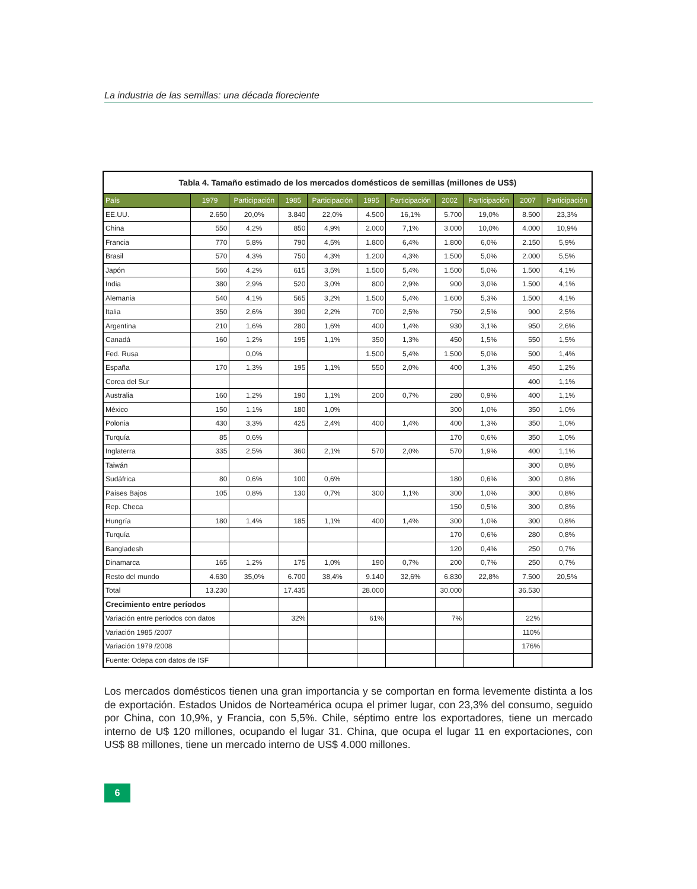La industria de las semillas: una década floreciente
| Tabla 4. Tamaño estimado de los mercados domésticos de semillas (millones de US$) | | | | | | | | | | |
| País | 1979 | Participación | 1985 | Participación | 1995 | Participación | 2002 | Participación | 2007 | Participación |
| EE.UU. | 2.650 | 20,0% | 3.840 | 22,0% | 4.500 | 16,1% | 5.700 | 19,0% | 8.500 | 23,3% |
| China | 550 | 4,2% | 850 | 4,9% | 2.000 | 7,1% | 3.000 | 10,0% | 4.000 | 10,9% |
| Francia | 770 | 5,8% | 790 | 4,5% | 1.800 | 6,4% | 1.800 | 6,0% | 2.150 | 5,9% |
| Brasil | 570 | 4,3% | 750 | 4,3% | 1.200 | 4,3% | 1.500 | 5,0% | 2.000 | 5,5% |
| Japón | 560 | 4,2% | 615 | 3,5% | 1.500 | 5,4% | 1.500 | 5,0% | 1.500 | 4,1% |
| India | 380 | 2,9% | 520 | 3,0% | 800 | 2,9% | 900 | 3,0% | 1.500 | 4,1% |
| Alemania | 540 | 4,1% | 565 | 3,2% | 1.500 | 5,4% | 1.600 | 5,3% | 1.500 | 4,1% |
| Italia | 350 | 2,6% | 390 | 2,2% | 700 | 2,5% | 750 | 2,5% | 900 | 2,5% |
| Argentina | 210 | 1,6% | 280 | 1,6% | 400 | 1,4% | 930 | 3,1% | 950 | 2,6% |
| Canadá | 160 | 1,2% | 195 | 1,1% | 350 | 1,3% | 450 | 1,5% | 550 | 1,5% |
| Fed. Rusa | | 0,0% | | | 1.500 | 5,4% | 1.500 | 5,0% | 500 | 1,4% |
| España | 170 | 1,3% | 195 | 1,1% | 550 | 2,0% | 400 | 1,3% | 450 | 1,2% |
| Corea del Sur | | | | | | | | | 400 | 1,1% |
| Australia | 160 | 1,2% | 190 | 1,1% | 200 | 0,7% | 280 | 0,9% | 400 | 1,1% |
| México | 150 | 1,1% | 180 | 1,0% | | | 300 | 1,0% | 350 | 1,0% |
| Polonia | 430 | 3,3% | 425 | 2,4% | 400 | 1,4% | 400 | 1,3% | 350 | 1,0% |
| Turquía | 85 | 0,6% | | | | | 170 | 0,6% | 350 | 1,0% |
| Inglaterra | 335 | 2,5% | 360 | 2,1% | 570 | 2,0% | 570 | 1,9% | 400 | 1,1% |
| Taiwán | | | | | | | | | 300 | 0,8% |
| Sudáfrica | 80 | 0,6% | 100 | 0,6% | | | 180 | 0,6% | 300 | 0,8% |
| Países Bajos | 105 | 0,8% | 130 | 0,7% | 300 | 1,1% | 300 | 1,0% | 300 | 0,8% |
| Rep. Checa | | | | | | | 150 | 0,5% | 300 | 0,8% |
| Hungría | 180 | 1,4% | 185 | 1,1% | 400 | 1,4% | 300 | 1,0% | 300 | 0,8% |
| Turquía | | | | | | | 170 | 0,6% | 280 | 0,8% |
| Bangladesh | | | | | | | 120 | 0,4% | 250 | 0,7% |
| Dinamarca | 165 | 1,2% | 175 | 1,0% | 190 | 0,7% | 200 | 0,7% | 250 | 0,7% |
| Resto del mundo | 4.630 | 35,0% | 6.700 | 38,4% | 9.140 | 32,6% | 6.830 | 22,8% | 7.500 | 20,5% |
| Total | 13.230 | | 17.435 | | 28.000 | | 30.000 | | 36.530 | |
| Crecimiento entre períodos | | | | | | | | | | |
| Variación entre períodos con datos | | | 32% | | 61% | | 7% | | 22% | |
| Variación 1985 /2007 | | | | | | | | | 110% | |
| Variación 1979 /2008 | | | | | | | | | 176% | |
| Fuente: Odepa con datos de ISF | | | | | | | | | | |
Los mercados domésticos tienen una gran importancia y se comportan en forma levemente distinta a los de exportación. Estados Unidos de Norteamérica ocupa el primer lugar, con 23,3% del consumo, seguido por China, con 10,9%, y Francia, con 5,5%. Chile, séptimo entre los exportadores, tiene un mercado interno de U$ 120 millones, ocupando el lugar 31. China, que ocupa el lugar 11 en exportaciones, con US$ 88 millones, tiene un mercado interno de US$ 4.000 millones.
6